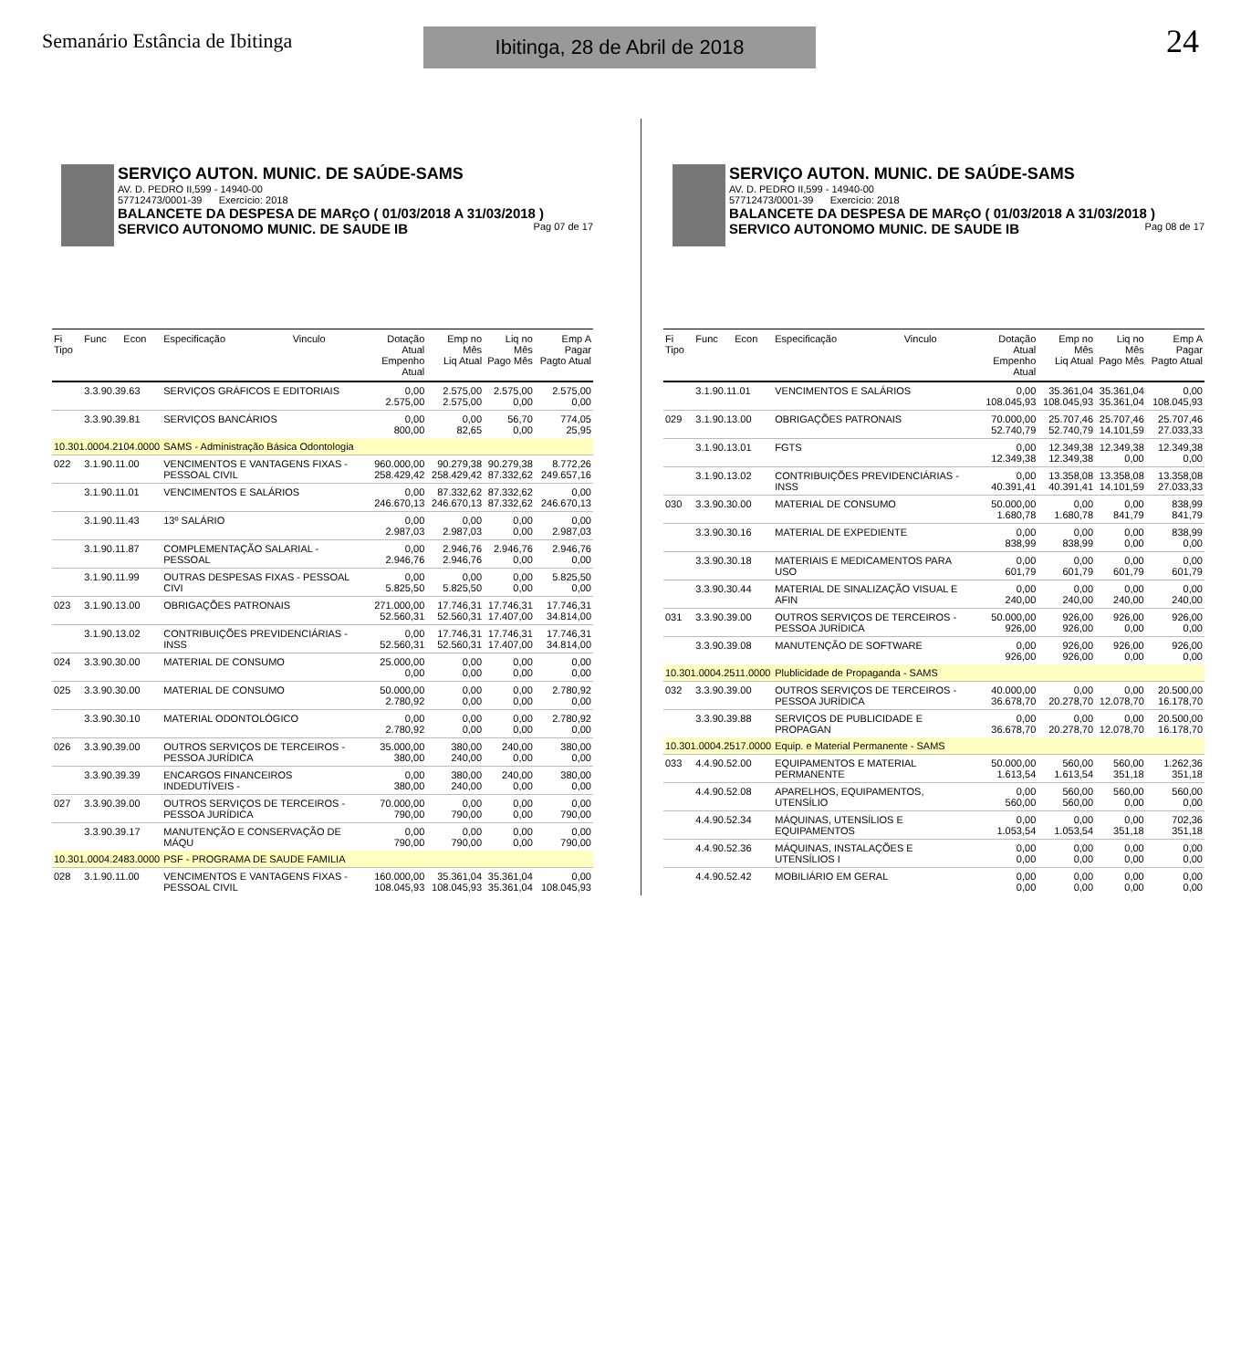Semanário Estância de Ibitinga
Ibitinga, 28 de Abril de 2018
24
SERVIÇO AUTON. MUNIC. DE SAÚDE-SAMS
AV. D. PEDRO II,599 - 14940-00
57712473/0001-39 Exercício: 2018
BALANCETE DA DESPESA DE MARçO ( 01/03/2018 A 31/03/2018 )
SERVICO AUTONOMO MUNIC. DE SAUDE IB Pag 07 de 17
| Fi Tipo | Func | Econ | Especificação | Vinculo | Dotação Atual Empenho Atual | Emp no Mês Liq Atual | Liq no Mês Pago Mês | Emp A Pagar Pagto Atual |
| --- | --- | --- | --- | --- | --- | --- | --- | --- |
| | 3.3.90.39.63 | | SERVIÇOS GRÁFICOS E EDITORIAIS | | 0,00 2.575,00 | 2.575,00 2.575,00 | 2.575,00 0,00 | 2.575,00 0,00 |
| | 3.3.90.39.81 | | SERVIÇOS BANCÁRIOS | | 0,00 800,00 | 0,00 82,65 | 56,70 0,00 | 774,05 25,95 |
| 10.301.0004.2104.0000 | | | SAMS - Administração Básica Odontologia | | | | | |
| 022 | 3.1.90.11.00 | | VENCIMENTOS E VANTAGENS FIXAS - PESSOAL CIVIL | | 960.000,00 258.429,42 | 90.279,38 258.429,42 | 90.279,38 87.332,62 | 8.772,26 249.657,16 |
| | 3.1.90.11.01 | | VENCIMENTOS E SALÁRIOS | | 0,00 246.670,13 | 87.332,62 246.670,13 | 87.332,62 87.332,62 | 0,00 246.670,13 |
| | 3.1.90.11.43 | | 13º SALÁRIO | | 0,00 2.987,03 | 0,00 2.987,03 | 0,00 0,00 | 0,00 2.987,03 |
| | 3.1.90.11.87 | | COMPLEMENTAÇÃO SALARIAL - PESSOAL | | 0,00 2.946,76 | 2.946,76 2.946,76 | 2.946,76 0,00 | 2.946,76 0,00 |
| | 3.1.90.11.99 | | OUTRAS DESPESAS FIXAS - PESSOAL CIVI | | 0,00 5.825,50 | 0,00 5.825,50 | 0,00 0,00 | 5.825,50 0,00 |
| 023 | 3.1.90.13.00 | | OBRIGAÇÕES PATRONAIS | | 271.000,00 52.560,31 | 17.746,31 52.560,31 | 17.746,31 17.407,00 | 17.746,31 34.814,00 |
| | 3.1.90.13.02 | | CONTRIBUIÇÕES PREVIDENCIÁRIAS - INSS | | 0,00 52.560,31 | 17.746,31 52.560,31 | 17.746,31 17.407,00 | 17.746,31 34.814,00 |
| 024 | 3.3.90.30.00 | | MATERIAL DE CONSUMO | | 25.000,00 0,00 | 0,00 0,00 | 0,00 0,00 | 0,00 0,00 |
| 025 | 3.3.90.30.00 | | MATERIAL DE CONSUMO | | 50.000,00 2.780,92 | 0,00 0,00 | 0,00 0,00 | 2.780,92 0,00 |
| | 3.3.90.30.10 | | MATERIAL ODONTOLÓGICO | | 0,00 2.780,92 | 0,00 0,00 | 0,00 0,00 | 2.780,92 0,00 |
| 026 | 3.3.90.39.00 | | OUTROS SERVIÇOS DE TERCEIROS - PESSOA JURÍDICA | | 35.000,00 380,00 | 380,00 240,00 | 240,00 0,00 | 380,00 0,00 |
| | 3.3.90.39.39 | | ENCARGOS FINANCEIROS INDEDUTÍVEIS - | | 0,00 380,00 | 380,00 240,00 | 240,00 0,00 | 380,00 0,00 |
| 027 | 3.3.90.39.00 | | OUTROS SERVIÇOS DE TERCEIROS - PESSOA JURÍDICA | | 70.000,00 790,00 | 0,00 790,00 | 0,00 0,00 | 0,00 790,00 |
| | 3.3.90.39.17 | | MANUTENÇÃO E CONSERVAÇÃO DE MÁQU | | 0,00 790,00 | 0,00 790,00 | 0,00 0,00 | 0,00 790,00 |
| 10.301.0004.2483.0000 | | | PSF - PROGRAMA DE SAUDE FAMILIA | | | | | |
| 028 | 3.1.90.11.00 | | VENCIMENTOS E VANTAGENS FIXAS - PESSOAL CIVIL | | 160.000,00 108.045,93 | 35.361,04 108.045,93 | 35.361,04 35.361,04 | 0,00 108.045,93 |
SERVIÇO AUTON. MUNIC. DE SAÚDE-SAMS
AV. D. PEDRO II,599 - 14940-00
57712473/0001-39 Exercício: 2018
BALANCETE DA DESPESA DE MARçO ( 01/03/2018 A 31/03/2018 )
SERVICO AUTONOMO MUNIC. DE SAUDE IB Pag 08 de 17
| Fi Tipo | Func | Econ | Especificação | Vinculo | Dotação Atual Empenho Atual | Emp no Mês Liq Atual | Liq no Mês Pago Mês | Emp A Pagar Pagto Atual |
| --- | --- | --- | --- | --- | --- | --- | --- | --- |
| | 3.1.90.11.01 | | VENCIMENTOS E SALÁRIOS | | 0,00 108.045,93 | 35.361,04 108.045,93 | 35.361,04 35.361,04 | 0,00 108.045,93 |
| 029 | 3.1.90.13.00 | | OBRIGAÇÕES PATRONAIS | | 70.000,00 52.740,79 | 25.707,46 52.740,79 | 25.707,46 14.101,59 | 25.707,46 27.033,33 |
| | 3.1.90.13.01 | | FGTS | | 0,00 12.349,38 | 12.349,38 12.349,38 | 12.349,38 0,00 | 12.349,38 0,00 |
| | 3.1.90.13.02 | | CONTRIBUIÇÕES PREVIDENCIÁRIAS - INSS | | 0,00 40.391,41 | 13.358,08 40.391,41 | 13.358,08 14.101,59 | 13.358,08 27.033,33 |
| 030 | 3.3.90.30.00 | | MATERIAL DE CONSUMO | | 50.000,00 1.680,78 | 0,00 1.680,78 | 0,00 841,79 | 838,99 841,79 |
| | 3.3.90.30.16 | | MATERIAL DE EXPEDIENTE | | 0,00 838,99 | 0,00 838,99 | 0,00 0,00 | 838,99 0,00 |
| | 3.3.90.30.18 | | MATERIAIS E MEDICAMENTOS PARA USO | | 0,00 601,79 | 0,00 601,79 | 0,00 601,79 | 0,00 601,79 |
| | 3.3.90.30.44 | | MATERIAL DE SINALIZAÇÃO VISUAL E AFIN | | 0,00 240,00 | 0,00 240,00 | 0,00 240,00 | 0,00 240,00 |
| 031 | 3.3.90.39.00 | | OUTROS SERVIÇOS DE TERCEIROS - PESSOA JURÍDICA | | 50.000,00 926,00 | 926,00 926,00 | 926,00 0,00 | 926,00 0,00 |
| | 3.3.90.39.08 | | MANUTENÇÃO DE SOFTWARE | | 0,00 926,00 | 926,00 926,00 | 926,00 0,00 | 926,00 0,00 |
| 10.301.0004.2511.0000 | | | Plublicidade de Propaganda - SAMS | | | | | |
| 032 | 3.3.90.39.00 | | OUTROS SERVIÇOS DE TERCEIROS - PESSOA JURÍDICA | | 40.000,00 36.678,70 | 0,00 20.278,70 | 0,00 12.078,70 | 20.500,00 16.178,70 |
| | 3.3.90.39.88 | | SERVIÇOS DE PUBLICIDADE E PROPAGAN | | 0,00 36.678,70 | 0,00 20.278,70 | 0,00 12.078,70 | 20.500,00 16.178,70 |
| 10.301.0004.2517.0000 | | | Equip. e Material Permanente - SAMS | | | | | |
| 033 | 4.4.90.52.00 | | EQUIPAMENTOS E MATERIAL PERMANENTE | | 50.000,00 1.613,54 | 560,00 1.613,54 | 560,00 351,18 | 1.262,36 351,18 |
| | 4.4.90.52.08 | | APARELHOS, EQUIPAMENTOS, UTENSÍLIO | | 0,00 560,00 | 560,00 560,00 | 560,00 0,00 | 560,00 0,00 |
| | 4.4.90.52.34 | | MÁQUINAS, UTENSÍLIOS E EQUIPAMENTOS | | 0,00 1.053,54 | 0,00 1.053,54 | 0,00 351,18 | 702,36 351,18 |
| | 4.4.90.52.36 | | MÁQUINAS, INSTALAÇÕES E UTENSÍLIOS I | | 0,00 0,00 | 0,00 0,00 | 0,00 0,00 | 0,00 0,00 |
| | 4.4.90.52.42 | | MOBILIÁRIO EM GERAL | | 0,00 0,00 | 0,00 0,00 | 0,00 0,00 | 0,00 0,00 |